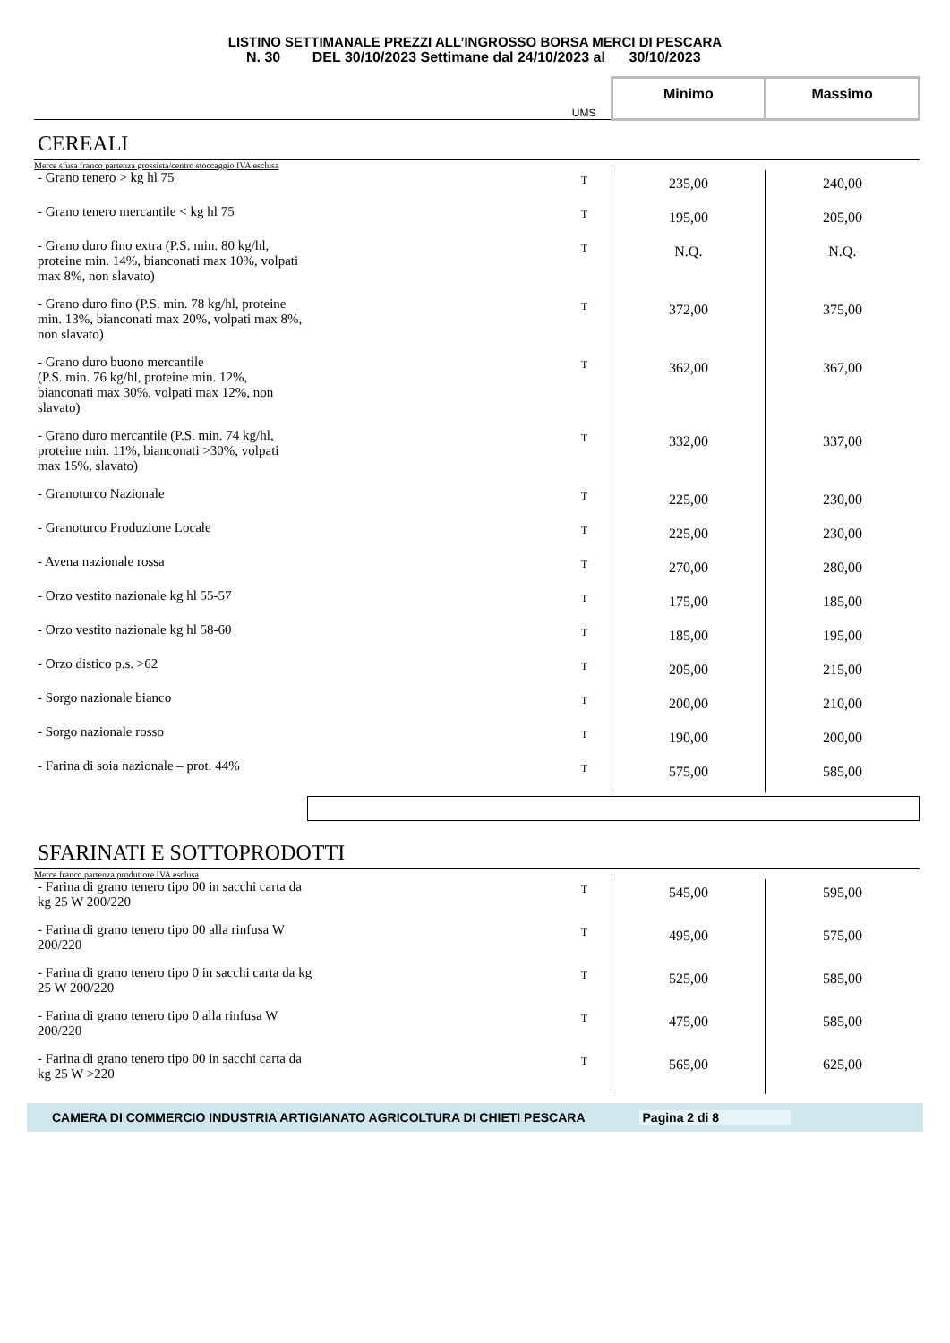LISTINO SETTIMANALE PREZZI ALL’INGROSSO BORSA MERCI DI PESCARA
N. 30 DEL 30/10/2023 Settimane dal 24/10/2023 al 30/10/2023
| | UMS | Minimo | Massimo |
| CEREALI | | | |
| Merce sfusa franco partenza grossista/centro stoccaggio IVA esclusa | | | |
| - Grano tenero > kg hl 75 | T | 235,00 | 240,00 |
| - Grano tenero mercantile < kg hl 75 | T | 195,00 | 205,00 |
| - Grano duro fino extra (P.S. min. 80 kg/hl, proteine min. 14%, bianconati max 10%, volpati max 8%, non slavato) | T | N.Q. | N.Q. |
| - Grano duro fino (P.S. min. 78 kg/hl, proteine min. 13%, bianconati max 20%, volpati max 8%, non slavato) | T | 372,00 | 375,00 |
| - Grano duro buono mercantile (P.S. min. 76 kg/hl, proteine min. 12%, bianconati max 30%, volpati max 12%, non slavato) | T | 362,00 | 367,00 |
| - Grano duro mercantile (P.S. min. 74 kg/hl, proteine min. 11%, bianconati >30%, volpati max 15%, slavato) | T | 332,00 | 337,00 |
| - Granoturco Nazionale | T | 225,00 | 230,00 |
| - Granoturco Produzione Locale | T | 225,00 | 230,00 |
| - Avena nazionale rossa | T | 270,00 | 280,00 |
| - Orzo vestito nazionale kg hl 55-57 | T | 175,00 | 185,00 |
| - Orzo vestito nazionale kg hl 58-60 | T | 185,00 | 195,00 |
| - Orzo distico p.s. >62 | T | 205,00 | 215,00 |
| - Sorgo nazionale bianco | T | 200,00 | 210,00 |
| - Sorgo nazionale rosso | T | 190,00 | 200,00 |
| - Farina di soia nazionale – prot. 44% | T | 575,00 | 585,00 |
| SFARINATI E SOTTOPRODOTTI | | | |
| Merce franco partenza produttore IVA esclusa | | | |
| - Farina di grano tenero tipo 00 in sacchi carta da kg 25 W 200/220 | T | 545,00 | 595,00 |
| - Farina di grano tenero tipo 00 alla rinfusa W 200/220 | T | 495,00 | 575,00 |
| - Farina di grano tenero tipo 0 in sacchi carta da kg 25 W 200/220 | T | 525,00 | 585,00 |
| - Farina di grano tenero tipo 0 alla rinfusa W 200/220 | T | 475,00 | 585,00 |
| - Farina di grano tenero tipo 00 in sacchi carta da kg 25 W >220 | T | 565,00 | 625,00 |
CAMERA DI COMMERCIO INDUSTRIA ARTIGIANATO AGRICOLTURA DI CHIETI PESCARA Pagina 2 di 8